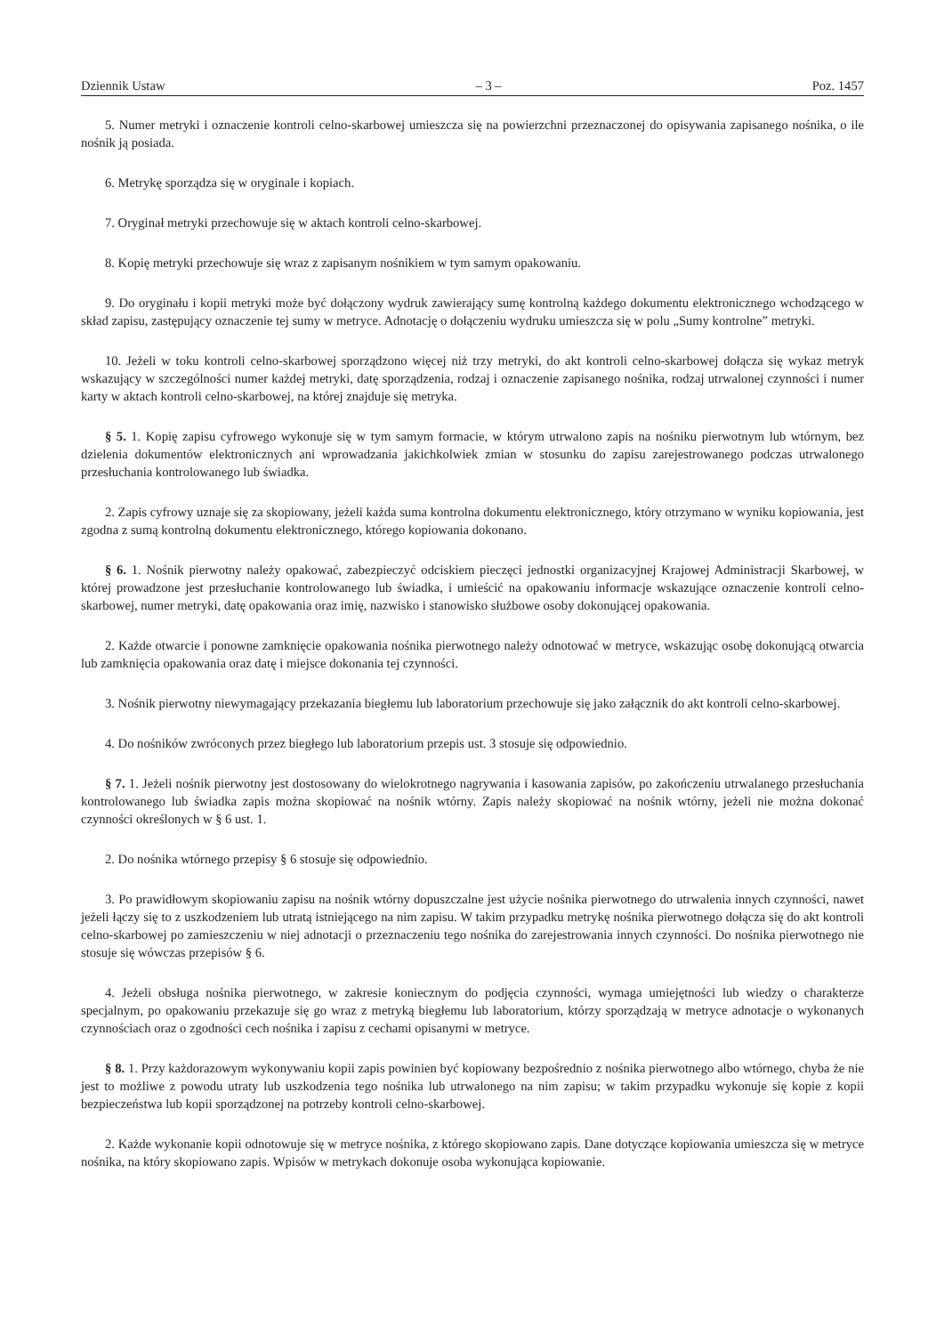Dziennik Ustaw – 3 – Poz. 1457
5. Numer metryki i oznaczenie kontroli celno-skarbowej umieszcza się na powierzchni przeznaczonej do opisywania zapisanego nośnika, o ile nośnik ją posiada.
6. Metrykę sporządza się w oryginale i kopiach.
7. Oryginał metryki przechowuje się w aktach kontroli celno-skarbowej.
8. Kopię metryki przechowuje się wraz z zapisanym nośnikiem w tym samym opakowaniu.
9. Do oryginału i kopii metryki może być dołączony wydruk zawierający sumę kontrolną każdego dokumentu elektronicznego wchodzącego w skład zapisu, zastępujący oznaczenie tej sumy w metryce. Adnotację o dołączeniu wydruku umieszcza się w polu „Sumy kontrolne” metryki.
10. Jeżeli w toku kontroli celno-skarbowej sporządzono więcej niż trzy metryki, do akt kontroli celno-skarbowej dołącza się wykaz metryk wskazujący w szczególności numer każdej metryki, datę sporządzenia, rodzaj i oznaczenie zapisanego nośnika, rodzaj utrwalonej czynności i numer karty w aktach kontroli celno-skarbowej, na której znajduje się metryka.
§ 5. 1. Kopię zapisu cyfrowego wykonuje się w tym samym formacie, w którym utrwalono zapis na nośniku pierwotnym lub wtórnym, bez dzielenia dokumentów elektronicznych ani wprowadzania jakichkolwiek zmian w stosunku do zapisu zarejestrowanego podczas utrwalonego przesłuchania kontrolowanego lub świadka.
2. Zapis cyfrowy uznaje się za skopiowany, jeżeli każda suma kontrolna dokumentu elektronicznego, który otrzymano w wyniku kopiowania, jest zgodna z sumą kontrolną dokumentu elektronicznego, którego kopiowania dokonano.
§ 6. 1. Nośnik pierwotny należy opakować, zabezpieczyć odciskiem pieczęci jednostki organizacyjnej Krajowej Administracji Skarbowej, w której prowadzone jest przesłuchanie kontrolowanego lub świadka, i umieścić na opakowaniu informacje wskazujące oznaczenie kontroli celno-skarbowej, numer metryki, datę opakowania oraz imię, nazwisko i stanowisko służbowe osoby dokonującej opakowania.
2. Każde otwarcie i ponowne zamknięcie opakowania nośnika pierwotnego należy odnotować w metryce, wskazując osobę dokonującą otwarcia lub zamknięcia opakowania oraz datę i miejsce dokonania tej czynności.
3. Nośnik pierwotny niewymagający przekazania biegłemu lub laboratorium przechowuje się jako załącznik do akt kontroli celno-skarbowej.
4. Do nośników zwróconych przez biegłego lub laboratorium przepis ust. 3 stosuje się odpowiednio.
§ 7. 1. Jeżeli nośnik pierwotny jest dostosowany do wielokrotnego nagrywania i kasowania zapisów, po zakończeniu utrwalanego przesłuchania kontrolowanego lub świadka zapis można skopiować na nośnik wtórny. Zapis należy skopiować na nośnik wtórny, jeżeli nie można dokonać czynności określonych w § 6 ust. 1.
2. Do nośnika wtórnego przepisy § 6 stosuje się odpowiednio.
3. Po prawidłowym skopiowaniu zapisu na nośnik wtórny dopuszczalne jest użycie nośnika pierwotnego do utrwalenia innych czynności, nawet jeżeli łączy się to z uszkodzeniem lub utratą istniejącego na nim zapisu. W takim przypadku metrykę nośnika pierwotnego dołącza się do akt kontroli celno-skarbowej po zamieszczeniu w niej adnotacji o przeznaczeniu tego nośnika do zarejestrowania innych czynności. Do nośnika pierwotnego nie stosuje się wówczas przepisów § 6.
4. Jeżeli obsługa nośnika pierwotnego, w zakresie koniecznym do podjęcia czynności, wymaga umiejętności lub wiedzy o charakterze specjalnym, po opakowaniu przekazuje się go wraz z metryką biegłemu lub laboratorium, którzy sporządzają w metryce adnotacje o wykonanych czynnościach oraz o zgodności cech nośnika i zapisu z cechami opisanymi w metryce.
§ 8. 1. Przy każdorazowym wykonywaniu kopii zapis powinien być kopiowany bezpośrednio z nośnika pierwotnego albo wtórnego, chyba że nie jest to możliwe z powodu utraty lub uszkodzenia tego nośnika lub utrwalonego na nim zapisu; w takim przypadku wykonuje się kopie z kopii bezpieczeństwa lub kopii sporządzonej na potrzeby kontroli celno-skarbowej.
2. Każde wykonanie kopii odnotowuje się w metryce nośnika, z którego skopiowano zapis. Dane dotyczące kopiowania umieszcza się w metryce nośnika, na który skopiowano zapis. Wpisów w metrykach dokonuje osoba wykonująca kopiowanie.